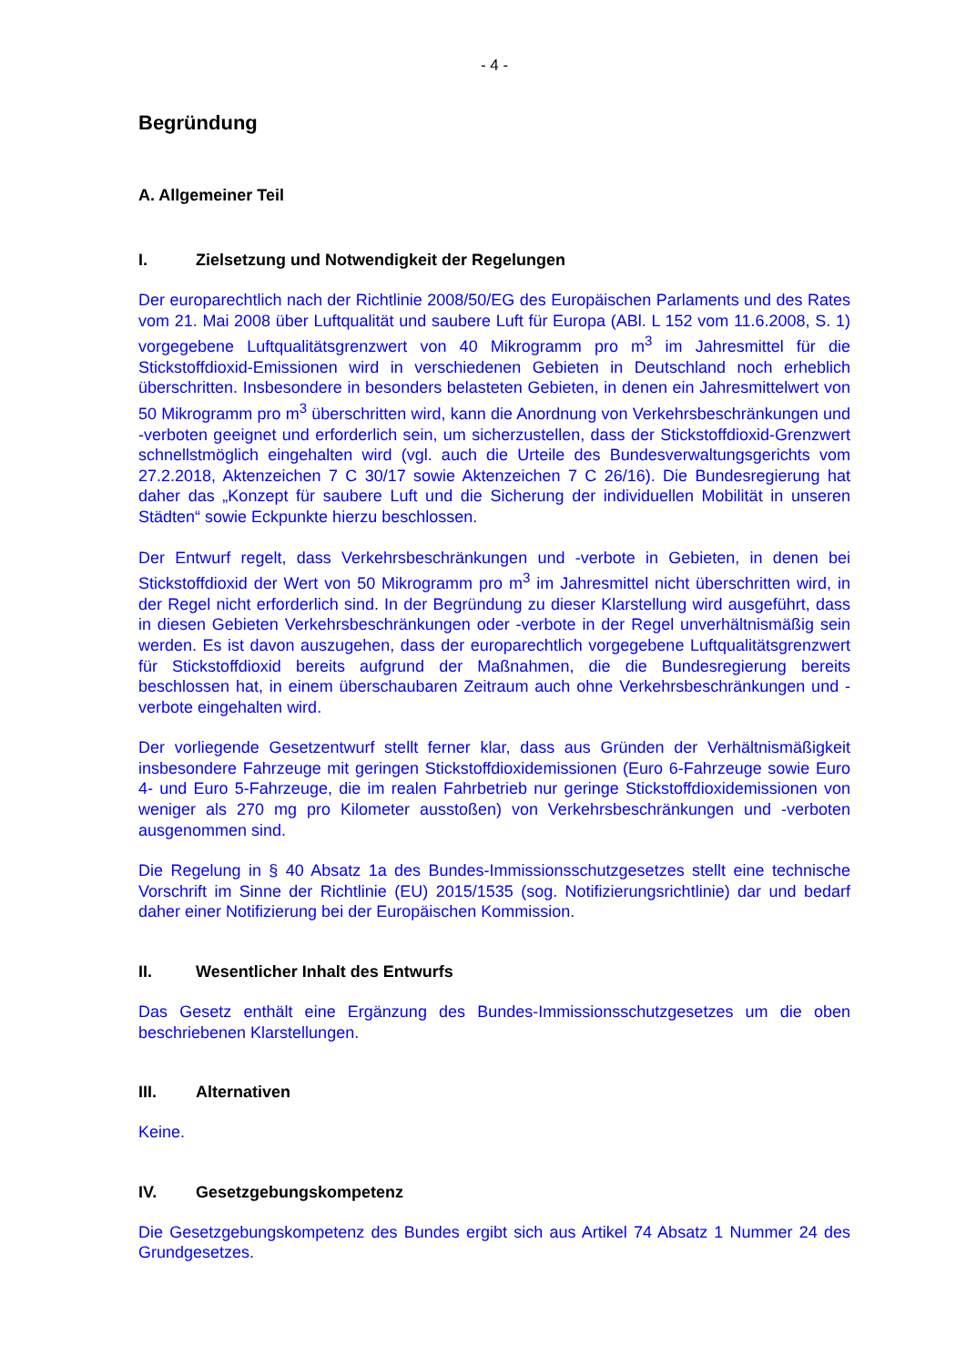- 4 -
Begründung
A. Allgemeiner Teil
I. Zielsetzung und Notwendigkeit der Regelungen
Der europarechtlich nach der Richtlinie 2008/50/EG des Europäischen Parlaments und des Rates vom 21. Mai 2008 über Luftqualität und saubere Luft für Europa (ABl. L 152 vom 11.6.2008, S. 1) vorgegebene Luftqualitätsgrenzwert von 40 Mikrogramm pro m<sup>3</sup> im Jahresmittel für die Stickstoffdioxid-Emissionen wird in verschiedenen Gebieten in Deutschland noch erheblich überschritten. Insbesondere in besonders belasteten Gebieten, in denen ein Jahresmittelwert von 50 Mikrogramm pro m<sup>3</sup> überschritten wird, kann die Anordnung von Verkehrsbeschränkungen und -verboten geeignet und erforderlich sein, um sicherzustellen, dass der Stickstoffdioxid-Grenzwert schnellstmöglich eingehalten wird (vgl. auch die Urteile des Bundesverwaltungsgerichts vom 27.2.2018, Aktenzeichen 7 C 30/17 sowie Aktenzeichen 7 C 26/16). Die Bundesregierung hat daher das „Konzept für saubere Luft und die Sicherung der individuellen Mobilität in unseren Städten“ sowie Eckpunkte hierzu beschlossen.
Der Entwurf regelt, dass Verkehrsbeschränkungen und -verbote in Gebieten, in denen bei Stickstoffdioxid der Wert von 50 Mikrogramm pro m<sup>3</sup> im Jahresmittel nicht überschritten wird, in der Regel nicht erforderlich sind. In der Begründung zu dieser Klarstellung wird ausgeführt, dass in diesen Gebieten Verkehrsbeschränkungen oder -verbote in der Regel unverhältnismäßig sein werden. Es ist davon auszugehen, dass der europarechtlich vorgegebene Luftqualitätsgrenzwert für Stickstoffdioxid bereits aufgrund der Maßnahmen, die die Bundesregierung bereits beschlossen hat, in einem überschaubaren Zeitraum auch ohne Verkehrsbeschränkungen und -verbote eingehalten wird.
Der vorliegende Gesetzentwurf stellt ferner klar, dass aus Gründen der Verhältnismäßigkeit insbesondere Fahrzeuge mit geringen Stickstoffdioxidemissionen (Euro 6-Fahrzeuge sowie Euro 4- und Euro 5-Fahrzeuge, die im realen Fahrbetrieb nur geringe Stickstoffdioxidemissionen von weniger als 270 mg pro Kilometer ausstoßen) von Verkehrsbeschränkungen und -verboten ausgenommen sind.
Die Regelung in § 40 Absatz 1a des Bundes-Immissionsschutzgesetzes stellt eine technische Vorschrift im Sinne der Richtlinie (EU) 2015/1535 (sog. Notifizierungsrichtlinie) dar und bedarf daher einer Notifizierung bei der Europäischen Kommission.
II. Wesentlicher Inhalt des Entwurfs
Das Gesetz enthält eine Ergänzung des Bundes-Immissionsschutzgesetzes um die oben beschriebenen Klarstellungen.
III. Alternativen
Keine.
IV. Gesetzgebungskompetenz
Die Gesetzgebungskompetenz des Bundes ergibt sich aus Artikel 74 Absatz 1 Nummer 24 des Grundgesetzes.